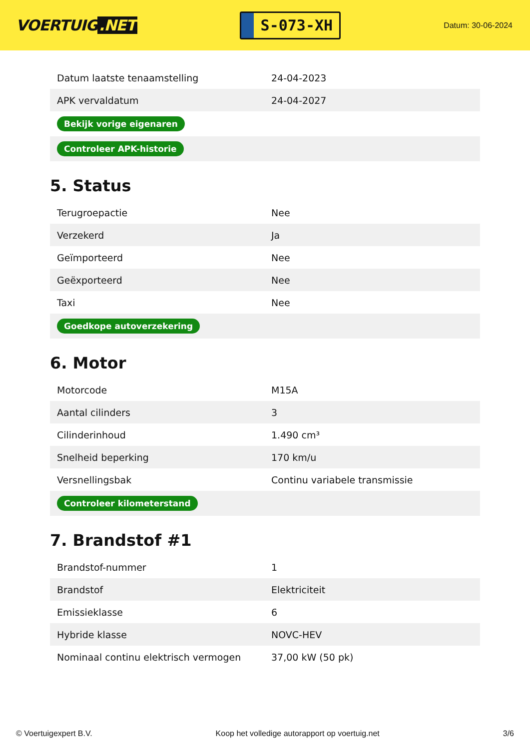VOERTUIG.NET
S-073-XH
Datum: 30-06-2024
| Datum laatste tenaamstelling | 24-04-2023 |
| APK vervaldatum | 24-04-2027 |
| Bekijk vorige eigenaren | |
| Controleer APK-historie | |
5. Status
| Terugroepactie | Nee |
| Verzekerd | Ja |
| Geïmporteerd | Nee |
| Geëxporteerd | Nee |
| Taxi | Nee |
| Goedkope autoverzekering | |
6. Motor
| Motorcode | M15A |
| Aantal cilinders | 3 |
| Cilinderinhoud | 1.490 cm³ |
| Snelheid beperking | 170 km/u |
| Versnellingsbak | Continu variabele transmissie |
| Controleer kilometerstand | |
7. Brandstof #1
| Brandstof-nummer | 1 |
| Brandstof | Elektriciteit |
| Emissieklasse | 6 |
| Hybride klasse | NOVC-HEV |
| Nominaal continu elektrisch vermogen | 37,00 kW (50 pk) |
© Voertuigexpert B.V. Koop het volledige autorapport op voertuig.net 3/6